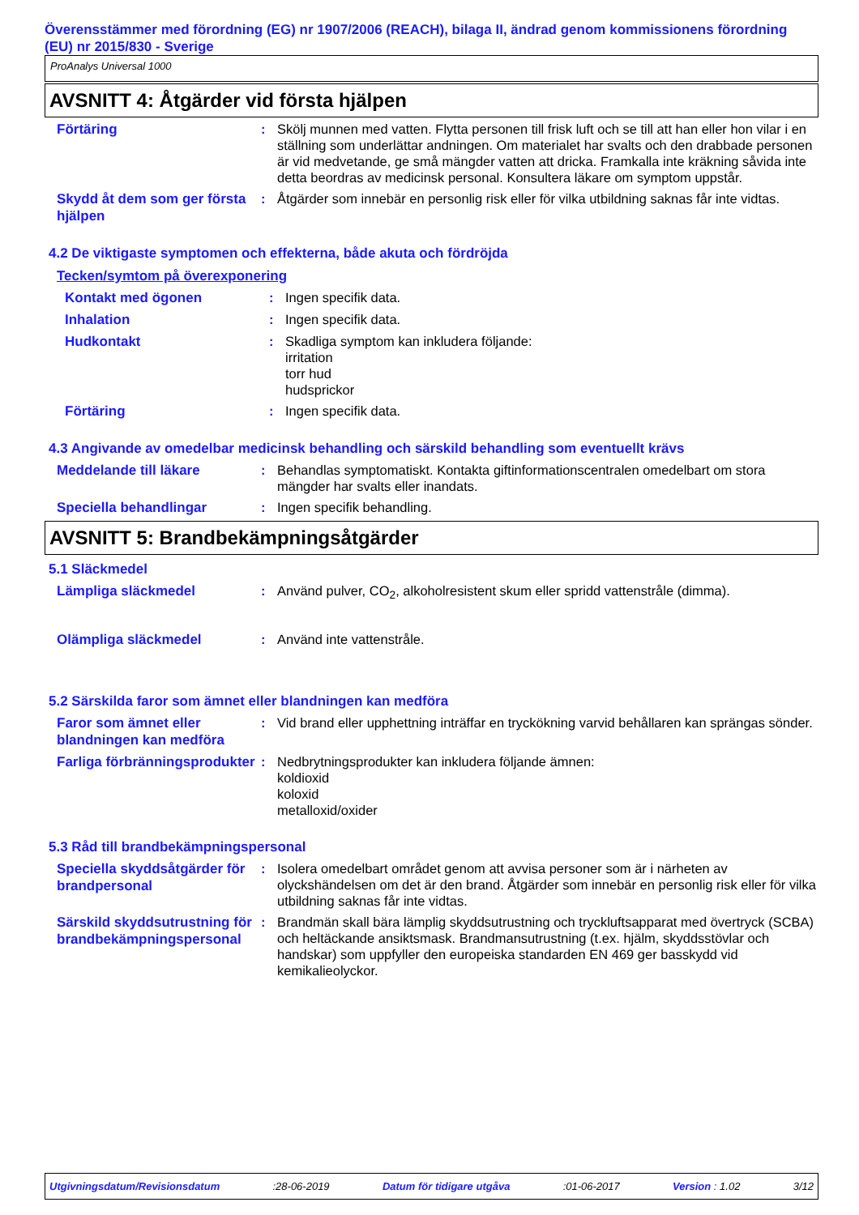Överensstämmer med förordning (EG) nr 1907/2006 (REACH), bilaga II, ändrad genom kommissionens förordning (EU) nr 2015/830 - Sverige
ProAnalys Universal 1000
AVSNITT 4: Åtgärder vid första hjälpen
Förtäring
: Skölj munnen med vatten. Flytta personen till frisk luft och se till att han eller hon vilar i en ställning som underlättar andningen. Om materialet har svalts och den drabbade personen är vid medvetande, ge små mängder vatten att dricka. Framkalla inte kräkning såvida inte detta beordras av medicinsk personal. Konsultera läkare om symptom uppstår.
Skydd åt dem som ger första hjälpen
: Åtgärder som innebär en personlig risk eller för vilka utbildning saknas får inte vidtas.
4.2 De viktigaste symptomen och effekterna, både akuta och fördröjda
Tecken/symtom på överexponering
Kontakt med ögonen
: Ingen specifik data.
Inhalation
: Ingen specifik data.
Hudkontakt
: Skadliga symptom kan inkludera följande:
irritation
torr hud
hudsprickor
Förtäring
: Ingen specifik data.
4.3 Angivande av omedelbar medicinsk behandling och särskild behandling som eventuellt krävs
Meddelande till läkare
: Behandlas symptomatiskt. Kontakta giftinformationscentralen omedelbart om stora mängder har svalts eller inandats.
Speciella behandlingar
: Ingen specifik behandling.
AVSNITT 5: Brandbekämpningsåtgärder
5.1 Släckmedel
Lämpliga släckmedel
: Använd pulver, CO<sub>2</sub>, alkoholresistent skum eller spridd vattenstråle (dimma).
Olämpliga släckmedel
: Använd inte vattenstråle.
5.2 Särskilda faror som ämnet eller blandningen kan medföra
Faror som ämnet eller blandningen kan medföra
: Vid brand eller upphettning inträffar en tryckökning varvid behållaren kan sprängas sönder.
Farliga förbränningsprodukter
: Nedbrytningsprodukter kan inkludera följande ämnen:
koldioxid
koloxid
metalloxid/oxider
5.3 Råd till brandbekämpningspersonal
Speciella skyddsåtgärder för brandpersonal
: Isolera omedelbart området genom att avvisa personer som är i närheten av olyckshändelsen om det är den brand. Åtgärder som innebär en personlig risk eller för vilka utbildning saknas får inte vidtas.
Särskild skyddsutrustning för brandbekämpningspersonal
: Brandmän skall bära lämplig skyddsutrustning och tryckluftsapparat med övertryck (SCBA) och heltäckande ansiktsmask. Brandmansutrustning (t.ex. hjälm, skyddsstövlar och handskar) som uppfyller den europeiska standarden EN 469 ger basskydd vid kemikalieolyckor.
Utgivningsdatum/Revisionsdatum :28-06-2019 Datum för tidigare utgåva :01-06-2017 Version : 1.02 3/12